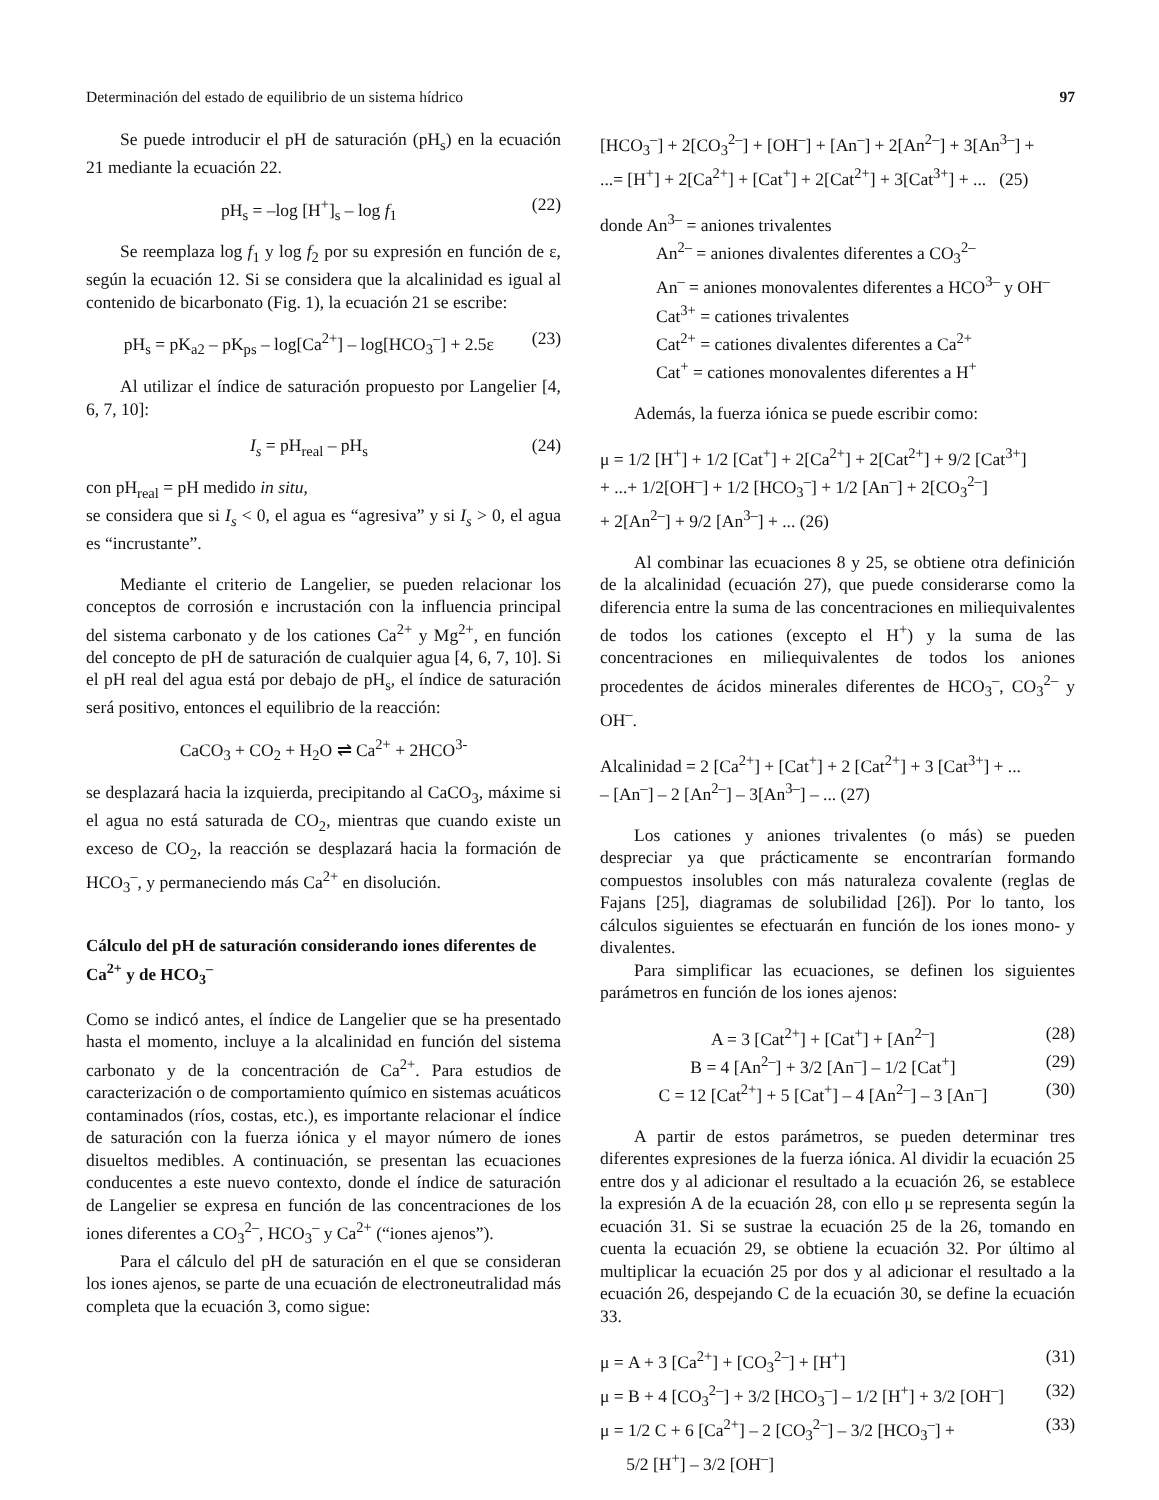Determinación del estado de equilibrio de un sistema hídrico 97
Se puede introducir el pH de saturación (pH<sub>s</sub>) en la ecuación 21 mediante la ecuación 22.
pH<sub>s</sub> = –log [H<sup>+</sup>]<sub>s</sub> – log f<sub>1</sub> (22)
Se reemplaza log f<sub>1</sub> y log f<sub>2</sub> por su expresión en función de ε, según la ecuación 12. Si se considera que la alcalinidad es igual al contenido de bicarbonato (Fig. 1), la ecuación 21 se escribe:
pH<sub>s</sub> = pK<sub>a2</sub> – pK<sub>ps</sub> – log[Ca<sup>2+</sup>] – log[HCO<sub>3</sub><sup>–</sup>] + 2.5ε (23)
Al utilizar el índice de saturación propuesto por Langelier [4, 6, 7, 10]:
I<sub>s</sub> = pH<sub>real</sub> – pH<sub>s</sub> (24)
con pH<sub>real</sub> = pH medido in situ,
se considera que si I<sub>s</sub> < 0, el agua es “agresiva” y si I<sub>s</sub> > 0, el agua es “incrustante”.
Mediante el criterio de Langelier, se pueden relacionar los conceptos de corrosión e incrustación con la influencia principal del sistema carbonato y de los cationes Ca<sup>2+</sup> y Mg<sup>2+</sup>, en función del concepto de pH de saturación de cualquier agua [4, 6, 7, 10]. Si el pH real del agua está por debajo de pH<sub>s</sub>, el índice de saturación será positivo, entonces el equilibrio de la reacción:
CaCO<sub>3</sub> + CO<sub>2</sub> + H<sub>2</sub>O ⇌ Ca<sup>2+</sup> + 2HCO<sup>3-</sup>
se desplazará hacia la izquierda, precipitando al CaCO<sub>3</sub>, máxime si el agua no está saturada de CO<sub>2</sub>, mientras que cuando existe un exceso de CO<sub>2</sub>, la reacción se desplazará hacia la formación de HCO<sub>3</sub><sup>–</sup>, y permaneciendo más Ca<sup>2+</sup> en disolución.
Cálculo del pH de saturación considerando iones diferentes de Ca<sup>2+</sup> y de HCO<sub>3</sub><sup>–</sup>
Como se indicó antes, el índice de Langelier que se ha presentado hasta el momento, incluye a la alcalinidad en función del sistema carbonato y de la concentración de Ca<sup>2+</sup>. Para estudios de caracterización o de comportamiento químico en sistemas acuáticos contaminados (ríos, costas, etc.), es importante relacionar el índice de saturación con la fuerza iónica y el mayor número de iones disueltos medibles. A continuación, se presentan las ecuaciones conducentes a este nuevo contexto, donde el índice de saturación de Langelier se expresa en función de las concentraciones de los iones diferentes a CO<sub>3</sub><sup>2–</sup>, HCO<sub>3</sub><sup>–</sup> y Ca<sup>2+</sup> (“iones ajenos”).
Para el cálculo del pH de saturación en el que se consideran los iones ajenos, se parte de una ecuación de electroneutralidad más completa que la ecuación 3, como sigue:
[HCO<sub>3</sub><sup>–</sup>] + 2[CO<sub>3</sub><sup>2–</sup>] + [OH<sup>–</sup>] + [An<sup>–</sup>] + 2[An<sup>2–</sup>] + 3[An<sup>3–</sup>] +
...= [H<sup>+</sup>] + 2[Ca<sup>2+</sup>] + [Cat<sup>+</sup>] + 2[Cat<sup>2+</sup>] + 3[Cat<sup>3+</sup>] + ... (25)
donde An<sup>3–</sup> = aniones trivalentes
An<sup>2–</sup> = aniones divalentes diferentes a CO<sub>3</sub><sup>2–</sup>
An<sup>–</sup> = aniones monovalentes diferentes a HCO<sup>3–</sup> y OH<sup>–</sup>
Cat<sup>3+</sup> = cationes trivalentes
Cat<sup>2+</sup> = cationes divalentes diferentes a Ca<sup>2+</sup>
Cat<sup>+</sup> = cationes monovalentes diferentes a H<sup>+</sup>
Además, la fuerza iónica se puede escribir como:
μ = 1/2 [H<sup>+</sup>] + 1/2 [Cat<sup>+</sup>] + 2[Ca<sup>2+</sup>] + 2[Cat<sup>2+</sup>] + 9/2 [Cat<sup>3+</sup>]
+ ...+ 1/2[OH<sup>–</sup>] + 1/2 [HCO<sub>3</sub><sup>–</sup>] + 1/2 [An<sup>–</sup>] + 2[CO<sub>3</sub><sup>2–</sup>]
+ 2[An<sup>2–</sup>] + 9/2 [An<sup>3–</sup>] + ... (26)
Al combinar las ecuaciones 8 y 25, se obtiene otra definición de la alcalinidad (ecuación 27), que puede considerarse como la diferencia entre la suma de las concentraciones en miliequivalentes de todos los cationes (excepto el H<sup>+</sup>) y la suma de las concentraciones en miliequivalentes de todos los aniones procedentes de ácidos minerales diferentes de HCO<sub>3</sub><sup>–</sup>, CO<sub>3</sub><sup>2–</sup> y OH<sup>–</sup>.
Alcalinidad = 2 [Ca<sup>2+</sup>] + [Cat<sup>+</sup>] + 2 [Cat<sup>2+</sup>] + 3 [Cat<sup>3+</sup>] + ...
– [An<sup>–</sup>] – 2 [An<sup>2–</sup>] – 3[An<sup>3–</sup>] – ... (27)
Los cationes y aniones trivalentes (o más) se pueden despreciar ya que prácticamente se encontrarían formando compuestos insolubles con más naturaleza covalente (reglas de Fajans [25], diagramas de solubilidad [26]). Por lo tanto, los cálculos siguientes se efectuarán en función de los iones mono- y divalentes.
Para simplificar las ecuaciones, se definen los siguientes parámetros en función de los iones ajenos:
A = 3 [Cat<sup>2+</sup>] + [Cat<sup>+</sup>] + [An<sup>2–</sup>] (28)
B = 4 [An<sup>2–</sup>] + 3/2 [An<sup>–</sup>] – 1/2 [Cat<sup>+</sup>] (29)
C = 12 [Cat<sup>2+</sup>] + 5 [Cat<sup>+</sup>] – 4 [An<sup>2–</sup>] – 3 [An<sup>–</sup>] (30)
A partir de estos parámetros, se pueden determinar tres diferentes expresiones de la fuerza iónica. Al dividir la ecuación 25 entre dos y al adicionar el resultado a la ecuación 26, se establece la expresión A de la ecuación 28, con ello μ se representa según la ecuación 31. Si se sustrae la ecuación 25 de la 26, tomando en cuenta la ecuación 29, se obtiene la ecuación 32. Por último al multiplicar la ecuación 25 por dos y al adicionar el resultado a la ecuación 26, despejando C de la ecuación 30, se define la ecuación 33.
μ = A + 3 [Ca<sup>2+</sup>] + [CO<sub>3</sub><sup>2–</sup>] + [H<sup>+</sup>] (31)
μ = B + 4 [CO<sub>3</sub><sup>2–</sup>] + 3/2 [HCO<sub>3</sub><sup>–</sup>] – 1/2 [H<sup>+</sup>] + 3/2 [OH<sup>–</sup>] (32)
μ = 1/2 C + 6 [Ca<sup>2+</sup>] – 2 [CO<sub>3</sub><sup>2–</sup>] – 3/2 [HCO<sub>3</sub><sup>–</sup>] +
5/2 [H<sup>+</sup>] – 3/2 [OH<sup>–</sup>] (33)